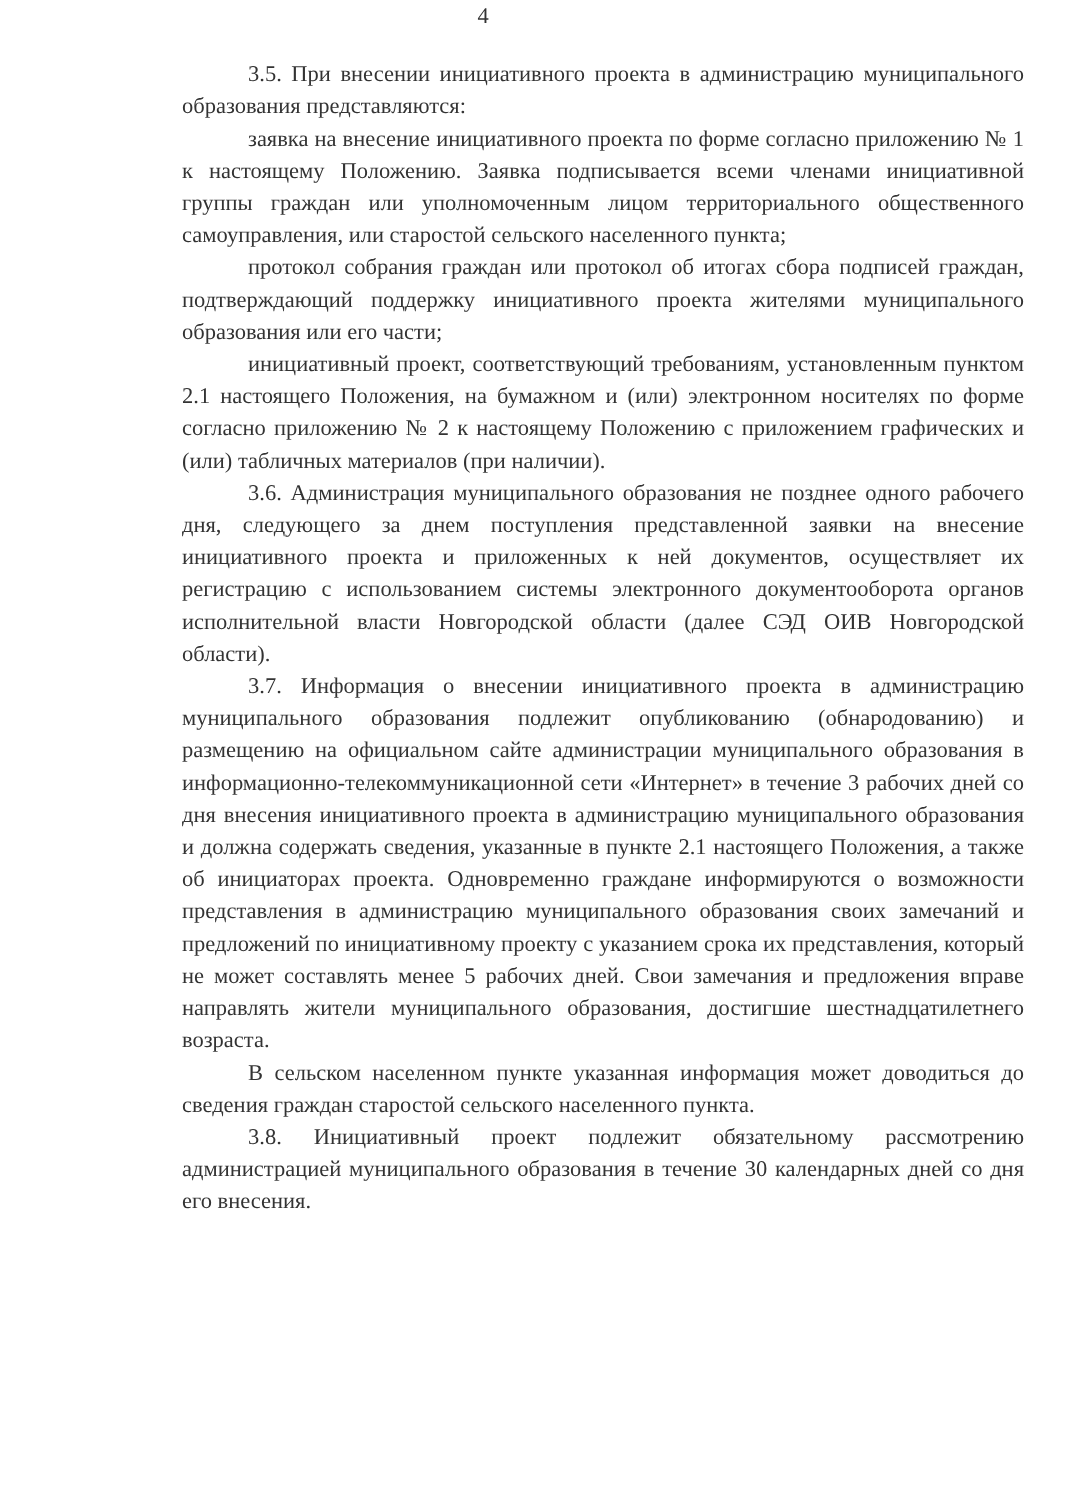4
3.5. При внесении инициативного проекта в администрацию муниципального образования представляются:
заявка на внесение инициативного проекта по форме согласно приложению № 1 к настоящему Положению. Заявка подписывается всеми членами инициативной группы граждан или уполномоченным лицом территориального общественного самоуправления, или старостой сельского населенного пункта;
протокол собрания граждан или протокол об итогах сбора подписей граждан, подтверждающий поддержку инициативного проекта жителями муниципального образования или его части;
инициативный проект, соответствующий требованиям, установленным пунктом 2.1 настоящего Положения, на бумажном и (или) электронном носителях по форме согласно приложению № 2 к настоящему Положению с приложением графических и (или) табличных материалов (при наличии).
3.6. Администрация муниципального образования не позднее одного рабочего дня, следующего за днем поступления представленной заявки на внесение инициативного проекта и приложенных к ней документов, осуществляет их регистрацию с использованием системы электронного документооборота органов исполнительной власти Новгородской области (далее СЭД ОИВ Новгородской области).
3.7. Информация о внесении инициативного проекта в администрацию муниципального образования подлежит опубликованию (обнародованию) и размещению на официальном сайте администрации муниципального образования в информационно-телекоммуникационной сети «Интернет» в течение 3 рабочих дней со дня внесения инициативного проекта в администрацию муниципального образования и должна содержать сведения, указанные в пункте 2.1 настоящего Положения, а также об инициаторах проекта. Одновременно граждане информируются о возможности представления в администрацию муниципального образования своих замечаний и предложений по инициативному проекту с указанием срока их представления, который не может составлять менее 5 рабочих дней. Свои замечания и предложения вправе направлять жители муниципального образования, достигшие шестнадцатилетнего возраста.
В сельском населенном пункте указанная информация может доводиться до сведения граждан старостой сельского населенного пункта.
3.8. Инициативный проект подлежит обязательному рассмотрению администрацией муниципального образования в течение 30 календарных дней со дня его внесения.